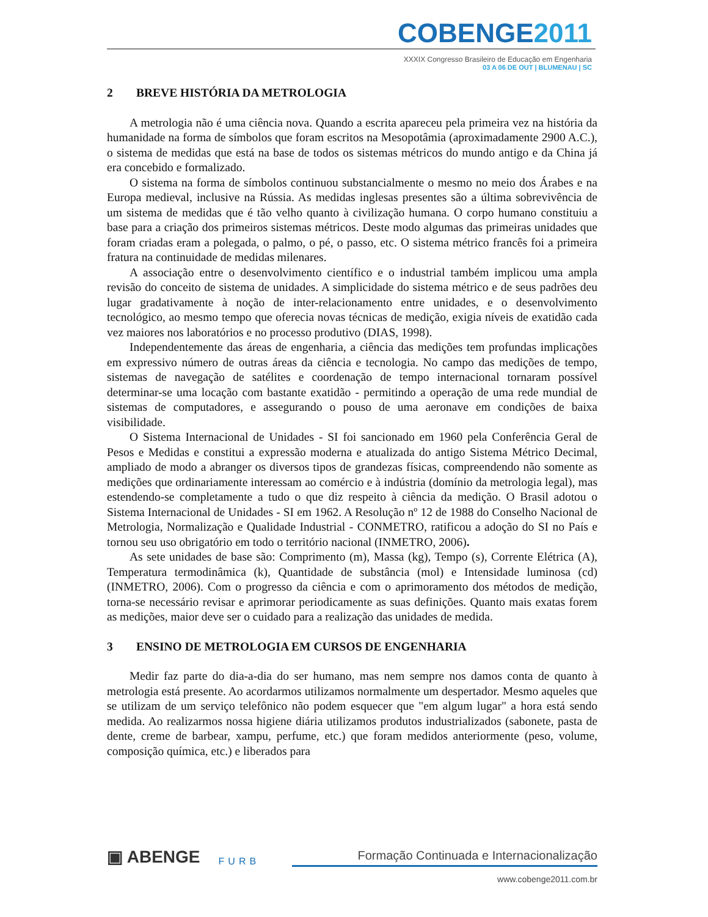COBENGE2011
XXXIX Congresso Brasileiro de Educação em Engenharia
03 A 06 DE OUT | BLUMENAU | SC
2 BREVE HISTÓRIA DA METROLOGIA
A metrologia não é uma ciência nova. Quando a escrita apareceu pela primeira vez na história da humanidade na forma de símbolos que foram escritos na Mesopotâmia (aproximadamente 2900 A.C.), o sistema de medidas que está na base de todos os sistemas métricos do mundo antigo e da China já era concebido e formalizado.
O sistema na forma de símbolos continuou substancialmente o mesmo no meio dos Árabes e na Europa medieval, inclusive na Rússia. As medidas inglesas presentes são a última sobrevivência de um sistema de medidas que é tão velho quanto à civilização humana. O corpo humano constituiu a base para a criação dos primeiros sistemas métricos. Deste modo algumas das primeiras unidades que foram criadas eram a polegada, o palmo, o pé, o passo, etc. O sistema métrico francês foi a primeira fratura na continuidade de medidas milenares.
A associação entre o desenvolvimento científico e o industrial também implicou uma ampla revisão do conceito de sistema de unidades. A simplicidade do sistema métrico e de seus padrões deu lugar gradativamente à noção de inter-relacionamento entre unidades, e o desenvolvimento tecnológico, ao mesmo tempo que oferecia novas técnicas de medição, exigia níveis de exatidão cada vez maiores nos laboratórios e no processo produtivo (DIAS, 1998).
Independentemente das áreas de engenharia, a ciência das medições tem profundas implicações em expressivo número de outras áreas da ciência e tecnologia. No campo das medições de tempo, sistemas de navegação de satélites e coordenação de tempo internacional tornaram possível determinar-se uma locação com bastante exatidão - permitindo a operação de uma rede mundial de sistemas de computadores, e assegurando o pouso de uma aeronave em condições de baixa visibilidade.
O Sistema Internacional de Unidades - SI foi sancionado em 1960 pela Conferência Geral de Pesos e Medidas e constitui a expressão moderna e atualizada do antigo Sistema Métrico Decimal, ampliado de modo a abranger os diversos tipos de grandezas físicas, compreendendo não somente as medições que ordinariamente interessam ao comércio e à indústria (domínio da metrologia legal), mas estendendo-se completamente a tudo o que diz respeito à ciência da medição. O Brasil adotou o Sistema Internacional de Unidades - SI em 1962. A Resolução nº 12 de 1988 do Conselho Nacional de Metrologia, Normalização e Qualidade Industrial - CONMETRO, ratificou a adoção do SI no País e tornou seu uso obrigatório em todo o território nacional (INMETRO, 2006).
As sete unidades de base são: Comprimento (m), Massa (kg), Tempo (s), Corrente Elétrica (A), Temperatura termodinâmica (k), Quantidade de substância (mol) e Intensidade luminosa (cd) (INMETRO, 2006). Com o progresso da ciência e com o aprimoramento dos métodos de medição, torna-se necessário revisar e aprimorar periodicamente as suas definições. Quanto mais exatas forem as medições, maior deve ser o cuidado para a realização das unidades de medida.
3 ENSINO DE METROLOGIA EM CURSOS DE ENGENHARIA
Medir faz parte do dia-a-dia do ser humano, mas nem sempre nos damos conta de quanto à metrologia está presente. Ao acordarmos utilizamos normalmente um despertador. Mesmo aqueles que se utilizam de um serviço telefônico não podem esquecer que "em algum lugar" a hora está sendo medida. Ao realizarmos nossa higiene diária utilizamos produtos industrializados (sabonete, pasta de dente, creme de barbear, xampu, perfume, etc.) que foram medidos anteriormente (peso, volume, composição química, etc.) e liberados para
▣ ABENGE
FURB
Formação Continuada e Internacionalização
www.cobenge2011.com.br